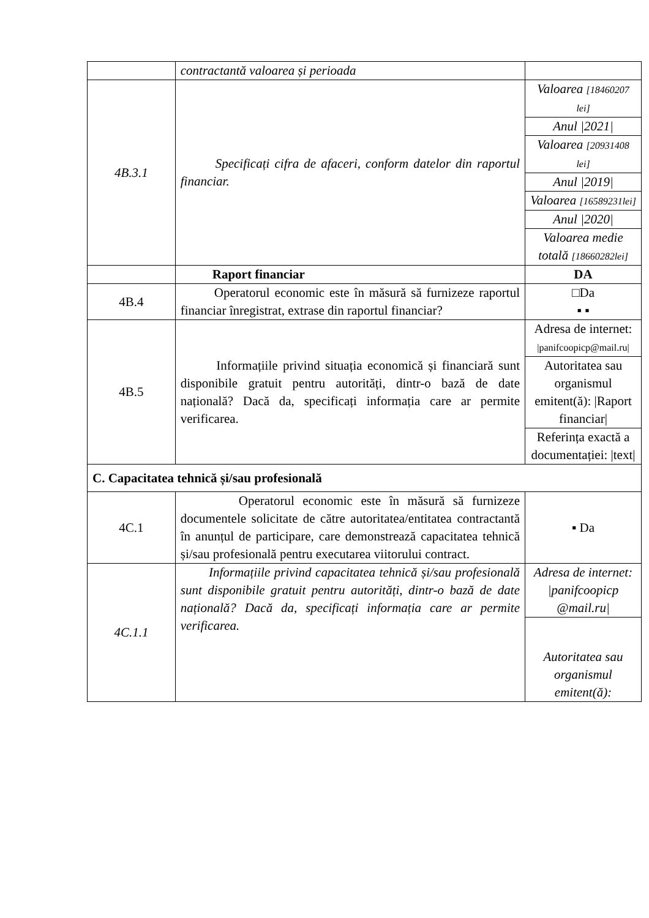| | contractantă valoarea și perioada | |
| 4B.3.1 | Specificați cifra de afaceri, conform datelor din raportul financiar. | Valoarea [18460207 lei] Anul /2021/ Valoarea [20931408 lei] Anul /2019/ Valoarea [16589231lei] Anul /2020/ Valoarea medie totală [18660282lei] |
| | Raport financiar | DA |
| 4B.4 | Operatorul economic este în măsură să furnizeze raportul financiar înregistrat, extrase din raportul financiar? | □Da ▪ ▪ |
| 4B.5 | Informațiile privind situația economică și financiară sunt disponibile gratuit pentru autorități, dintr-o bază de date națională? Dacă da, specificați informația care ar permite verificarea. | Adresa de internet: /panifcoopicp@mail.ru/ Autoritatea sau organismul emitent(ă): /Raport financiar/ Referința exactă a documentației: /text/ |
| C. Capacitatea tehnică și/sau profesională | | |
| 4C.1 | Operatorul economic este în măsură să furnizeze documentele solicitate de către autoritatea/entitatea contractantă în anunțul de participare, care demonstrează capacitatea tehnică și/sau profesională pentru executarea viitorului contract. | ▪ Da |
| 4C.1.1 | Informațiile privind capacitatea tehnică și/sau profesională sunt disponibile gratuit pentru autorități, dintr-o bază de date națională? Dacă da, specificați informația care ar permite verificarea. | Adresa de internet: /panifcoopicp @mail.ru/ Autoritatea sau organismul emitent(ă): |